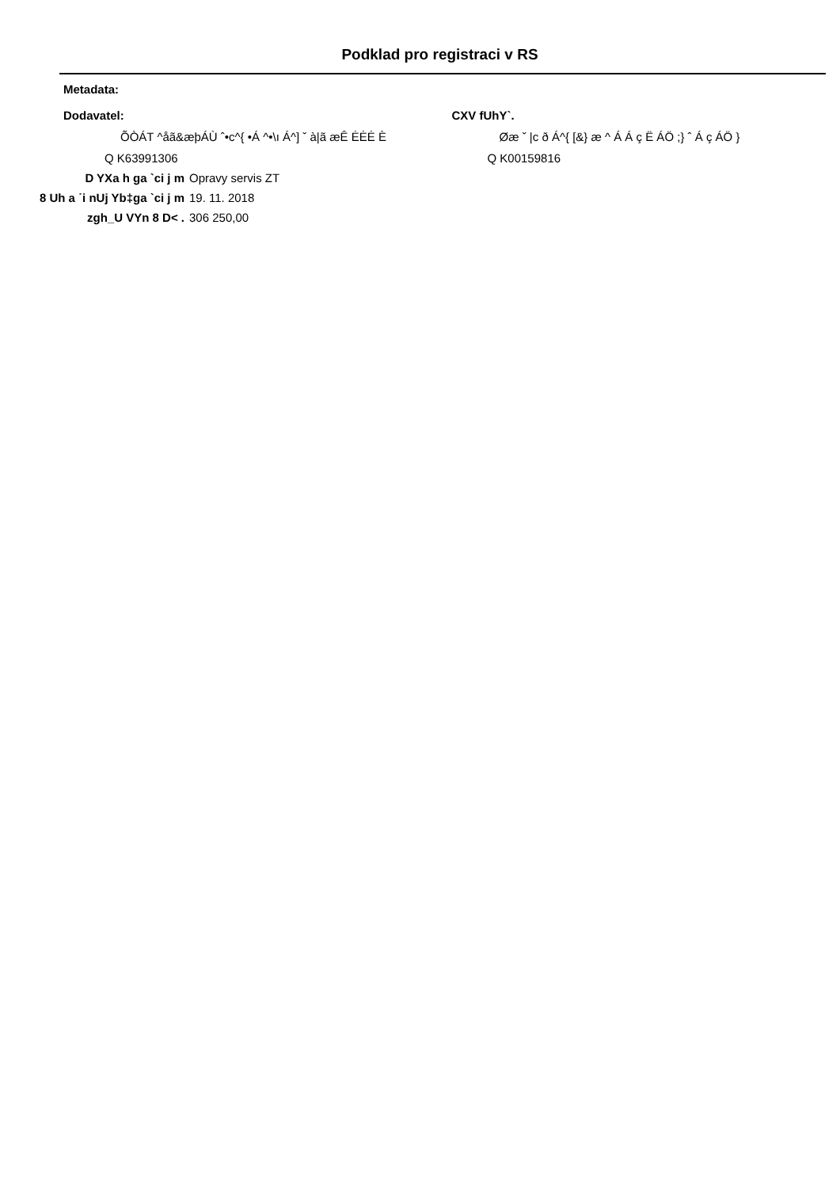Podklad pro registraci v RS
Metadata:
Dodavatel:
ÕÒÁT ^åã&æþÁÙ ˆ•c^{ •Á ^•\ı Á^] ˇ à|ã æÊ ĖĖĖ È
Q K63991306
CXV fUhY`.
Øæ ˇ |c ð Á^{ [&} æ ^ Á Á ç Ë ÁÖ ;} ˆ Á ç ÁÖ }
Q K00159816
D YXa h ga `ci j m Opravy servis ZT
8 Uh a ˙i nUj Yb‡ga `ci j m 19. 11. 2018
zgh_U VYn 8 D< . 306 250,00